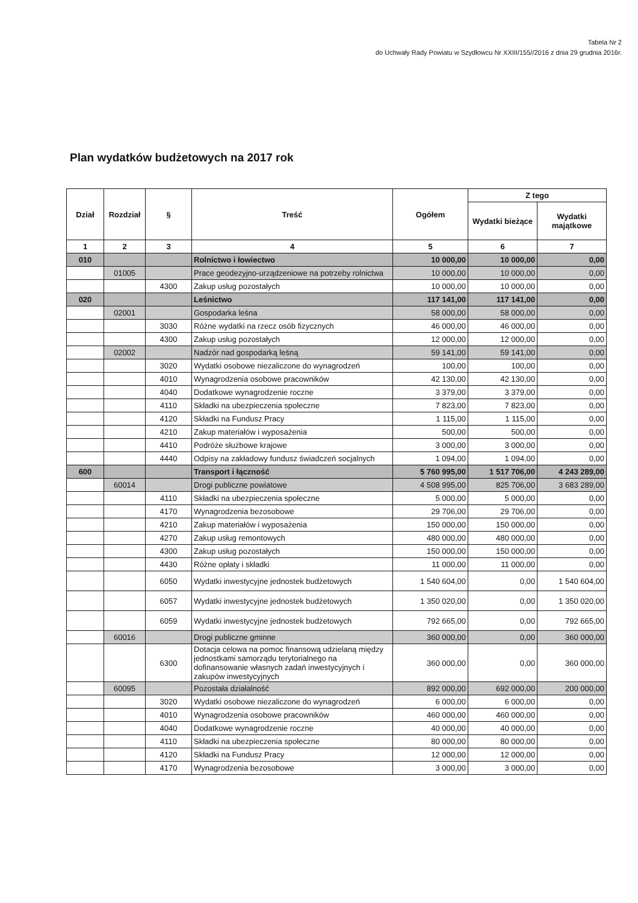Tabela Nr 2
do Uchwały Rady Powiatu w Szydłowcu Nr XXIII/155//2016 z dnia 29 grudnia 2016r.
Plan wydatków budżetowych na 2017 rok
| Dział | Rozdział | § | Treść | Ogółem | Z tego | |
| --- | --- | --- | --- | --- | --- | --- |
| | | | | | Wydatki bieżące | Wydatki majątkowe |
| 1 | 2 | 3 | 4 | 5 | 6 | 7 |
| 010 | | | Rolnictwo i łowiectwo | 10 000,00 | 10 000,00 | 0,00 |
| | 01005 | | Prace geodezyjno-urządzeniowe na potrzeby rolnictwa | 10 000,00 | 10 000,00 | 0,00 |
| | | 4300 | Zakup usług pozostałych | 10 000,00 | 10 000,00 | 0,00 |
| 020 | | | Leśnictwo | 117 141,00 | 117 141,00 | 0,00 |
| | 02001 | | Gospodarka leśna | 58 000,00 | 58 000,00 | 0,00 |
| | | 3030 | Różne wydatki na rzecz osób fizycznych | 46 000,00 | 46 000,00 | 0,00 |
| | | 4300 | Zakup usług pozostałych | 12 000,00 | 12 000,00 | 0,00 |
| | 02002 | | Nadzór nad gospodarką leśną | 59 141,00 | 59 141,00 | 0,00 |
| | | 3020 | Wydatki osobowe niezaliczone do wynagrodzeń | 100,00 | 100,00 | 0,00 |
| | | 4010 | Wynagrodzenia osobowe pracowników | 42 130,00 | 42 130,00 | 0,00 |
| | | 4040 | Dodatkowe wynagrodzenie roczne | 3 379,00 | 3 379,00 | 0,00 |
| | | 4110 | Składki na ubezpieczenia społeczne | 7 823,00 | 7 823,00 | 0,00 |
| | | 4120 | Składki na Fundusz Pracy | 1 115,00 | 1 115,00 | 0,00 |
| | | 4210 | Zakup materiałów i wyposażenia | 500,00 | 500,00 | 0,00 |
| | | 4410 | Podróże służbowe krajowe | 3 000,00 | 3 000,00 | 0,00 |
| | | 4440 | Odpisy na zakładowy fundusz świadczeń socjalnych | 1 094,00 | 1 094,00 | 0,00 |
| 600 | | | Transport i łączność | 5 760 995,00 | 1 517 706,00 | 4 243 289,00 |
| | 60014 | | Drogi publiczne powiatowe | 4 508 995,00 | 825 706,00 | 3 683 289,00 |
| | | 4110 | Składki na ubezpieczenia społeczne | 5 000,00 | 5 000,00 | 0,00 |
| | | 4170 | Wynagrodzenia bezosobowe | 29 706,00 | 29 706,00 | 0,00 |
| | | 4210 | Zakup materiałów i wyposażenia | 150 000,00 | 150 000,00 | 0,00 |
| | | 4270 | Zakup usług remontowych | 480 000,00 | 480 000,00 | 0,00 |
| | | 4300 | Zakup usług pozostałych | 150 000,00 | 150 000,00 | 0,00 |
| | | 4430 | Różne opłaty i składki | 11 000,00 | 11 000,00 | 0,00 |
| | | 6050 | Wydatki inwestycyjne jednostek budżetowych | 1 540 604,00 | 0,00 | 1 540 604,00 |
| | | 6057 | Wydatki inwestycyjne jednostek budżetowych | 1 350 020,00 | 0,00 | 1 350 020,00 |
| | | 6059 | Wydatki inwestycyjne jednostek budżetowych | 792 665,00 | 0,00 | 792 665,00 |
| | 60016 | | Drogi publiczne gminne | 360 000,00 | 0,00 | 360 000,00 |
| | | 6300 | Dotacja celowa na pomoc finansową udzielaną między jednostkami samorządu terytorialnego na dofinansowanie własnych zadań inwestycyjnych i zakupów inwestycyjnych | 360 000,00 | 0,00 | 360 000,00 |
| | 60095 | | Pozostała działalność | 892 000,00 | 692 000,00 | 200 000,00 |
| | | 3020 | Wydatki osobowe niezaliczone do wynagrodzeń | 6 000,00 | 6 000,00 | 0,00 |
| | | 4010 | Wynagrodzenia osobowe pracowników | 460 000,00 | 460 000,00 | 0,00 |
| | | 4040 | Dodatkowe wynagrodzenie roczne | 40 000,00 | 40 000,00 | 0,00 |
| | | 4110 | Składki na ubezpieczenia społeczne | 80 000,00 | 80 000,00 | 0,00 |
| | | 4120 | Składki na Fundusz Pracy | 12 000,00 | 12 000,00 | 0,00 |
| | | 4170 | Wynagrodzenia bezosobowe | 3 000,00 | 3 000,00 | 0,00 |